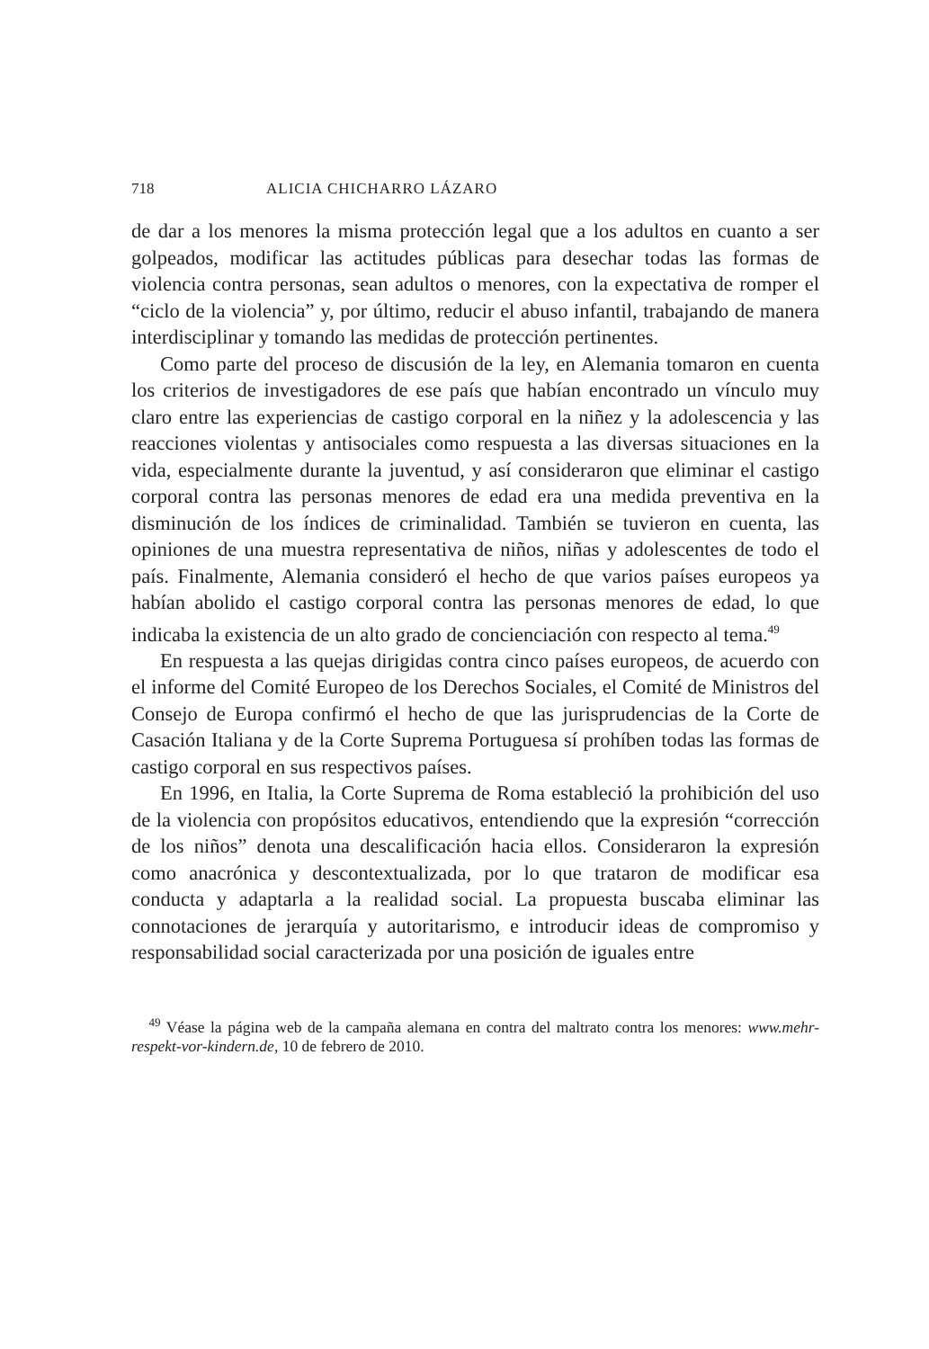718 ALICIA CHICHARRO LÁZARO
de dar a los menores la misma protección legal que a los adultos en cuanto a ser golpeados, modificar las actitudes públicas para desechar todas las formas de violencia contra personas, sean adultos o menores, con la expectativa de romper el “ciclo de la violencia” y, por último, reducir el abuso infantil, trabajando de manera interdisciplinar y tomando las medidas de protección pertinentes.
Como parte del proceso de discusión de la ley, en Alemania tomaron en cuenta los criterios de investigadores de ese país que habían encontrado un vínculo muy claro entre las experiencias de castigo corporal en la niñez y la adolescencia y las reacciones violentas y antisociales como respuesta a las diversas situaciones en la vida, especialmente durante la juventud, y así consideraron que eliminar el castigo corporal contra las personas menores de edad era una medida preventiva en la disminución de los índices de criminalidad. También se tuvieron en cuenta, las opiniones de una muestra representativa de niños, niñas y adolescentes de todo el país. Finalmente, Alemania consideró el hecho de que varios países europeos ya habían abolido el castigo corporal contra las personas menores de edad, lo que indicaba la existencia de un alto grado de concienciación con respecto al tema.<sup>49</sup>
En respuesta a las quejas dirigidas contra cinco países europeos, de acuerdo con el informe del Comité Europeo de los Derechos Sociales, el Comité de Ministros del Consejo de Europa confirmó el hecho de que las jurisprudencias de la Corte de Casación Italiana y de la Corte Suprema Portuguesa sí prohíben todas las formas de castigo corporal en sus respectivos países.
En 1996, en Italia, la Corte Suprema de Roma estableció la prohibición del uso de la violencia con propósitos educativos, entendiendo que la expresión “corrección de los niños” denota una descalificación hacia ellos. Consideraron la expresión como anacrónica y descontextualizada, por lo que trataron de modificar esa conducta y adaptarla a la realidad social. La propuesta buscaba eliminar las connotaciones de jerarquía y autoritarismo, e introducir ideas de compromiso y responsabilidad social caracterizada por una posición de iguales entre
<sup>49</sup> Véase la página web de la campaña alemana en contra del maltrato contra los menores: www.mehr-respekt-vor-kindern.de, 10 de febrero de 2010.